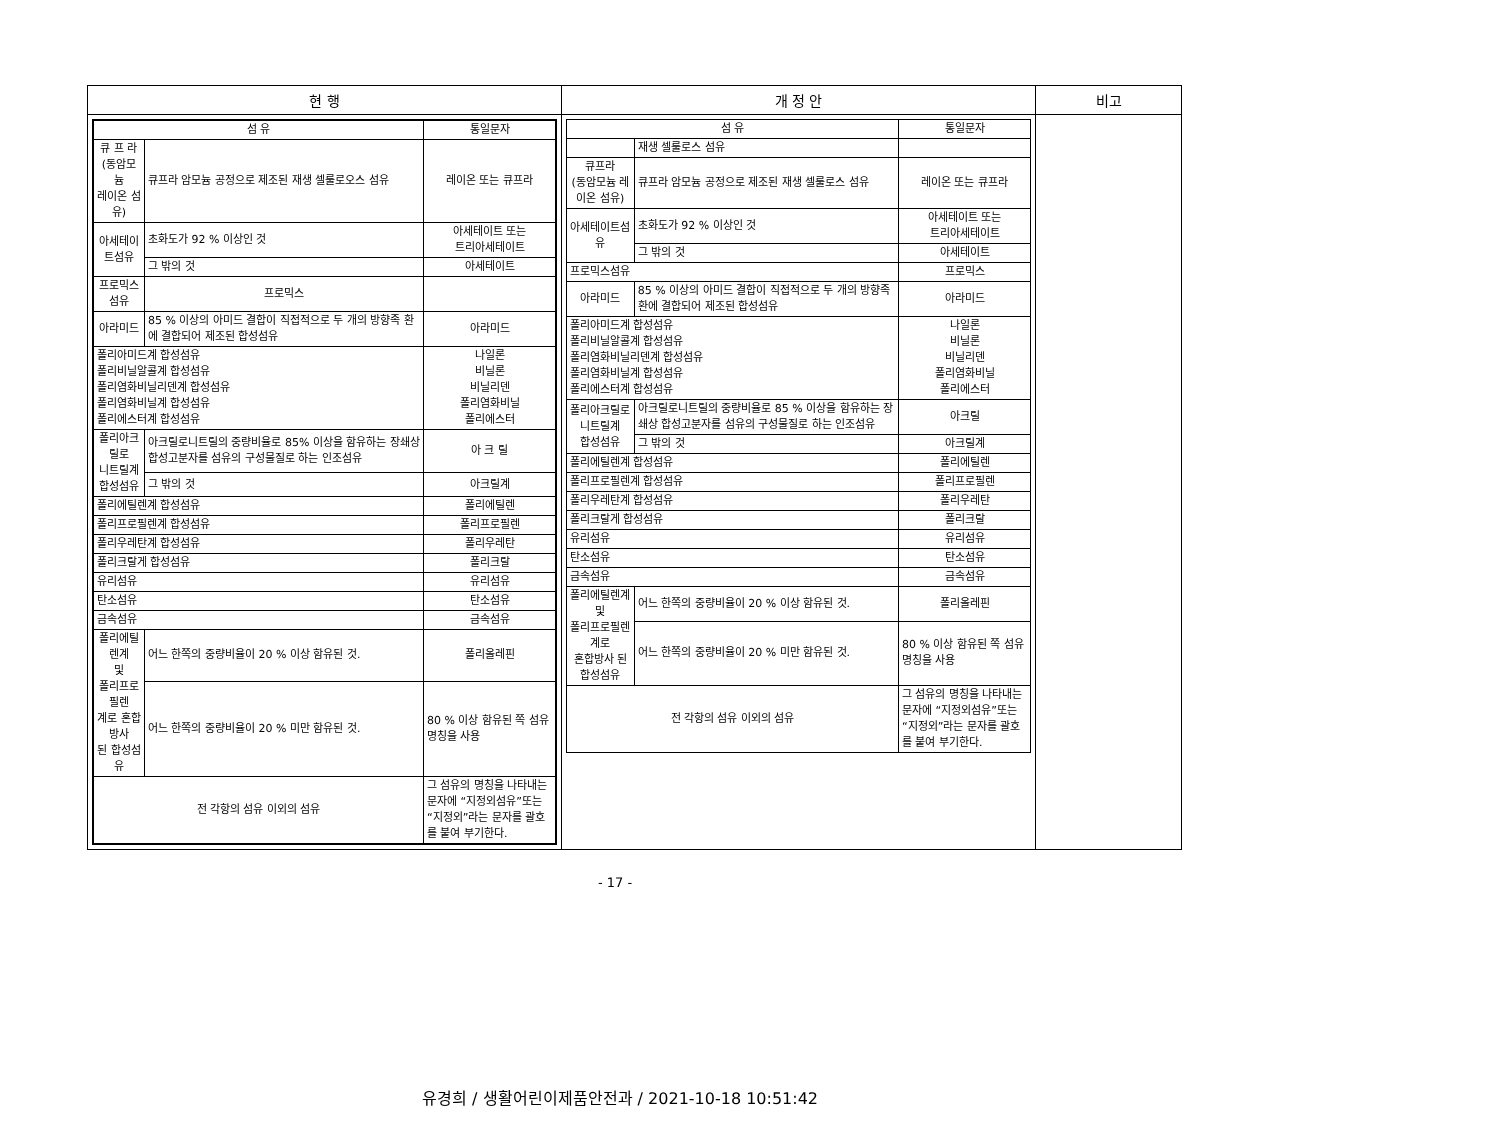| 현 행 | 개 정 안 | 비고 |
| --- | --- | --- |
| / 섬 유 / / 통일문자 / / --- / --- / --- / / 큐 프 라 (동암모늄 레이온 섬유) / 큐프라 암모늄 공정으로 제조된 재생 셀룰로오스 섬유 / 레이온 또는 큐프라 / / 아세테이트섬유 / 초화도가 92 % 이상인 것 / 아세테이트 또는 트리아세테이트 / / / 그 밖의 것 / 아세테이트 / / 프로믹스섬유 / 프로믹스 / / / 아라미드 / 85 % 이상의 아미드 결합이 직접적으로 두 개의 방향족 환에 결합되어 제조된 합성섬유 / 아라미드 / / 폴리아미드계 합성섬유 폴리비닐알콜계 합성섬유 폴리염화비닐리덴계 합성섬유 폴리염화비닐계 합성섬유 폴리에스터계 합성섬유 / / 나일론 비닐론 비닐리덴 폴리염화비닐 폴리에스터 / / 폴리아크릴로 니트릴계 합성섬유 / 아크릴로니트릴의 중량비율로 85% 이상을 함유하는 장쇄상 합성고분자를 섬유의 구성물질로 하는 인조섬유 / 아 크 릴 / / / 그 밖의 것 / 아크릴계 / / 폴리에틸렌계 합성섬유 / / 폴리에틸렌 / / 폴리프로필렌계 합성섬유 / / 폴리프로필렌 / / 폴리우레탄계 합성섬유 / / 폴리우레탄 / / 폴리크랄게 합성섬유 / / 폴리크랄 / / 유리섬유 / / 유리섬유 / / 탄소섬유 / / 탄소섬유 / / 금속섬유 / / 금속섬유 / / 폴리에틸렌계 및 폴리프로필렌 계로 혼합방사 된 합성섬유 / 어느 한쪽의 중량비율이 20 % 이상 함유된 것. / 폴리올레핀 / / / 어느 한쪽의 중량비율이 20 % 미만 함유된 것. / 80 % 이상 함유된 쪽 섬유명칭을 사용 / / 전 각항의 섬유 이외의 섬유 / / 그 섬유의 명칭을 나타내는 문자에 “지정외섬유”또는 “지정외”라는 문자를 괄호를 붙여 부기한다. / | / 섬 유 / / 통일문자 / / --- / --- / --- / / / 재생 셀룰로스 섬유 / / / 큐프라 (동암모늄 레이온 섬유) / 큐프라 암모늄 공정으로 제조된 재생 셀룰로스 섬유 / 레이온 또는 큐프라 / / 아세테이트섬유 / 초화도가 92 % 이상인 것 / 아세테이트 또는 트리아세테이트 / / / 그 밖의 것 / 아세테이트 / / 프로믹스섬유 / / 프로믹스 / / 아라미드 / 85 % 이상의 아미드 결합이 직접적으로 두 개의 방향족 환에 결합되어 제조된 합성섬유 / 아라미드 / / 폴리아미드계 합성섬유 폴리비닐알콜계 합성섬유 폴리염화비닐리덴계 합성섬유 폴리염화비닐계 합성섬유 폴리에스터계 합성섬유 / / 나일론 비닐론 비닐리덴 폴리염화비닐 폴리에스터 / / 폴리아크릴로 니트릴계 합성섬유 / 아크릴로니트릴의 중량비율로 85 % 이상을 함유하는 장쇄상 합성고분자를 섬유의 구성물질로 하는 인조섬유 / 아크릴 / / / 그 밖의 것 / 아크릴계 / / 폴리에틸렌계 합성섬유 / / 폴리에틸렌 / / 폴리프로필렌계 합성섬유 / / 폴리프로필렌 / / 폴리우레탄계 합성섬유 / / 폴리우레탄 / / 폴리크랄게 합성섬유 / / 폴리크랄 / / 유리섬유 / / 유리섬유 / / 탄소섬유 / / 탄소섬유 / / 금속섬유 / / 금속섬유 / / 폴리에틸렌계 및 폴리프로필렌계로 혼합방사 된 합성섬유 / 어느 한쪽의 중량비율이 20 % 이상 함유된 것. / 폴리올레핀 / / / 어느 한쪽의 중량비율이 20 % 미만 함유된 것. / 80 % 이상 함유된 쪽 섬유명칭을 사용 / / 전 각항의 섬유 이외의 섬유 / / 그 섬유의 명칭을 나타내는 문자에 “지정외섬유”또는 “지정외”라는 문자를 괄호를 붙여 부기한다. / | |
- 17 -
유경희 / 생활어린이제품안전과 / 2021-10-18 10:51:42